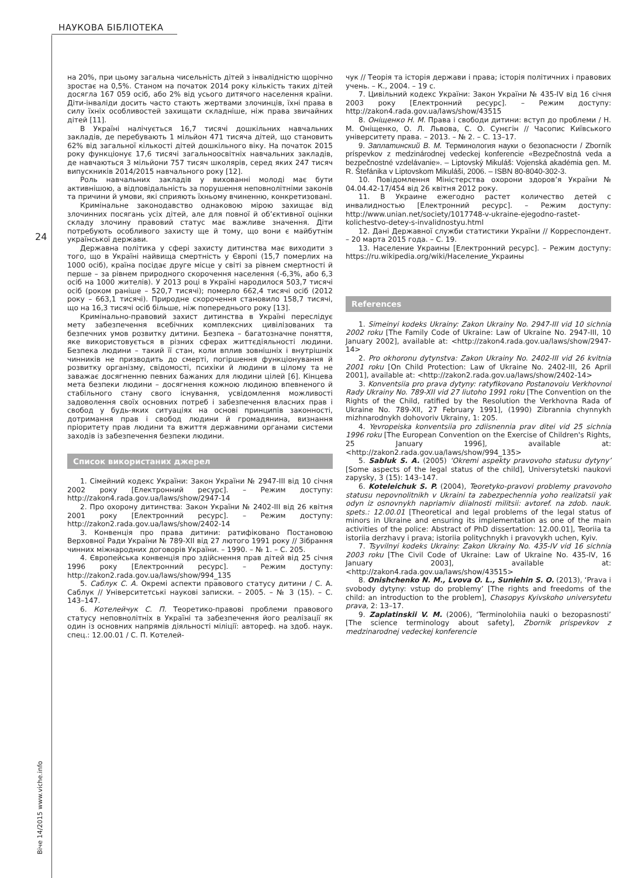НАУКОВА БІБЛІОТЕКА
24
Віче 14/2015 www.viche.info
на 20%, при цьому загальна чисельність дітей з інвалідністю щорічно зростає на 0,5%. Станом на початок 2014 року кількість таких дітей досягла 167 059 осіб, або 2% від усього дитячого населення країни. Діти-інваліди досить часто стають жертвами злочинців, їхні права в силу їхніх особливостей захищати складніше, ніж права звичайних дітей [11].
В Україні налічується 16,7 тисячі дошкільних навчальних закладів, де перебувають 1 мільйон 471 тисяча дітей, що становить 62% від загальної кількості дітей дошкільного віку. На початок 2015 року функціонує 17,6 тисячі загальноосвітніх навчальних закладів, де навчаються 3 мільйони 757 тисяч школярів, серед яких 247 тисяч випускників 2014/2015 навчального року [12].
Роль навчальних закладів у вихованні молоді має бути активнішою, а відповідальність за порушення неповнолітніми законів та причини й умови, які сприяють їхньому вчиненню, конкретизовані.
Кримінальне законодавство однаковою мірою захищає від злочинних посягань усіх дітей, але для повної й об’єктивної оцінки складу злочину правовий статус має важливе значення. Діти потребують особливого захисту ще й тому, що вони є майбутнім української держави.
Державна політика у сфері захисту дитинства має виходити з того, що в Україні найвища смертність у Європі (15,7 померлих на 1000 осіб), країна посідає друге місце у світі за рівнем смертності й перше – за рівнем природного скорочення населення (-6,3%, або 6,3 осіб на 1000 жителів). У 2013 році в Україні народилося 503,7 тисячі осіб (роком раніше – 520,7 тисячі); померло 662,4 тисячі осіб (2012 року – 663,1 тисячі). Природне скорочення становило 158,7 тисячі, що на 16,3 тисячі осіб більше, ніж попереднього року [13].
Кримінально-правовий захист дитинства в Україні переслідує мету забезпечення всебічних комплексних цивілізованих та безпечних умов розвитку дитини. Безпека – багатозначне поняття, яке використовується в різних сферах життєдіяльності людини. Безпека людини – такий її стан, коли вплив зовнішніх і внутрішніх чинників не призводить до смерті, погіршення функціонування й розвитку організму, свідомості, психіки й людини в цілому та не заважає досягненню певних бажаних для людини цілей [6]. Кінцева мета безпеки людини – досягнення кожною людиною впевненого й стабільного стану свого існування, усвідомлення можливості задоволення своїх основних потреб і забезпечення власних прав і свобод у будь-яких ситуаціях на основі принципів законності, дотримання прав і свобод людини й громадянина, визнання пріоритету прав людини та вжиття державними органами системи заходів із забезпечення безпеки людини.
Список використаних джерел
1. Сімейний кодекс України: Закон України № 2947-III від 10 січня 2002 року [Електронний ресурс]. – Режим доступу: http://zakon4.rada.gov.ua/laws/show/2947-14
2. Про охорону дитинства: Закон України № 2402-III від 26 квітня 2001 року [Електронний ресурс]. – Режим доступу: http://zakon2.rada.gov.ua/laws/show/2402-14
3. Конвенція про права дитини: ратифіковано Постановою Верховної Ради України № 789-XII від 27 лютого 1991 року // Зібрання чинних міжнародних договорів України. – 1990. – № 1. – С. 205.
4. Європейська конвенція про здійснення прав дітей від 25 січня 1996 року [Електронний ресурс]. – Режим доступу: http://zakon2.rada.gov.ua/laws/show/994_135
5. Саблук С. А. Окремі аспекти правового статусу дитини / С. А. Саблук // Університетські наукові записки. – 2005. – № 3 (15). – С. 143–147.
6. Котелейчук С. П. Теоретико-правові проблеми правового статусу неповнолітніх в Україні та забезпечення його реалізації як один із основних напрямів діяльності міліції: автореф. на здоб. наук. спец.: 12.00.01 / С. П. Котелей-
чук // Теорія та історія держави і права; історія політичних і правових учень. – К., 2004. – 19 с.
7. Цивільний кодекс України: Закон України № 435-IV від 16 січня 2003 року [Електронний ресурс]. – Режим доступу: http://zakon4.rada.gov.ua/laws/show/43515
8. Оніщенко Н. М. Права і свободи дитини: вступ до проблеми / Н. М. Оніщенко, О. Л. Львова, С. О. Сунєгін // Часопис Київського університету права. – 2013. – № 2. – С. 13–17.
9. Заплатинский В. М. Терминология науки о безопасности / Zborník príspevkov z medzinárodnej vedeckej konferencie «Bezpečnostná veda a bezpečnostné vzdelávanie». – Liptovský Mikuláš: Vojenská akadémia gen. M. R. Štefánika v Liptovskom Mikuláši, 2006. – ISBN 80-8040-302-3.
10. Повідомлення Міністерства охорони здоров’я України № 04.04.42-17/454 від 26 квітня 2012 року.
11. В Украине ежегодно растет количество детей с инвалидностью [Електронний ресурс]. – Режим доступу: http://www.unian.net/society/1017748-v-ukraine-ejegodno-rastet-kolichestvo-detey-s-invalidnostyu.html
12. Дані Державної служби статистики України // Корреспондент. – 20 марта 2015 года. – С. 19.
13. Население Украины [Електронний ресурс]. – Режим доступу: https://ru.wikipedia.org/wiki/Население_Украины
References
1. Simeinyi kodeks Ukrainy: Zakon Ukrainy No. 2947-III vid 10 sichnia 2002 roku [The Family Code of Ukraine: Law of Ukraine No. 2947-III, 10 January 2002], available at: <http://zakon4.rada.gov.ua/laws/show/2947-14>
2. Pro okhoronu dytynstva: Zakon Ukrainy No. 2402-III vid 26 kvitnia 2001 roku [On Child Protection: Law of Ukraine No. 2402-III, 26 April 2001], available at: <http://zakon2.rada.gov.ua/laws/show/2402-14>
3. Konventsiia pro prava dytyny: ratyfikovano Postanovoiu Verkhovnoi Rady Ukrainy No. 789-XII vid 27 liutoho 1991 roku [The Convention on the Rights of the Child, ratified by the Resolution the Verkhovna Rada of Ukraine No. 789-XII, 27 February 1991], (1990) Zibrannia chynnykh mizhnarodnykh dohovoriv Ukrainy, 1: 205.
4. Yevropeiska konventsiia pro zdiisnennia prav ditei vid 25 sichnia 1996 roku [The European Convention on the Exercise of Children's Rights, 25 January 1996], available at: <http://zakon2.rada.gov.ua/laws/show/994_135>
5. Sabluk S. A. (2005) ‘Okremi aspekty pravovoho statusu dytyny’ [Some aspects of the legal status of the child], Universytetski naukovi zapysky, 3 (15): 143–147.
6. Koteleichuk S. P. (2004), Teoretyko-pravovi problemy pravovoho statusu nepovnolitnikh v Ukraini ta zabezpechennia yoho realizatsii yak odyn iz osnovnykh napriamiv diialnosti militsii: avtoref. na zdob. nauk. spets.: 12.00.01 [Theoretical and legal problems of the legal status of minors in Ukraine and ensuring its implementation as one of the main activities of the police: Abstract of PhD dissertation: 12.00.01], Teoriia ta istoriia derzhavy i prava; istoriia politychnykh i pravovykh uchen, Kyiv.
7. Tsyvilnyi kodeks Ukrainy: Zakon Ukrainy No. 435-IV vid 16 sichnia 2003 roku [The Civil Code of Ukraine: Law of Ukraine No. 435-IV, 16 January 2003], available at: <http://zakon4.rada.gov.ua/laws/show/43515>
8. Onishchenko N. M., Lvova O. L., Suniehin S. O. (2013), ‘Prava i svobody dytyny: vstup do problemy’ [The rights and freedoms of the child: an introduction to the problem], Chasopys Kyivskoho universytetu prava, 2: 13–17.
9. Zaplatinskii V. M. (2006), ‘Terminolohiia nauki o bezopasnosti’ [The science terminology about safety], Zbornik prispevkov z medzinarodnej vedeckej konferencie